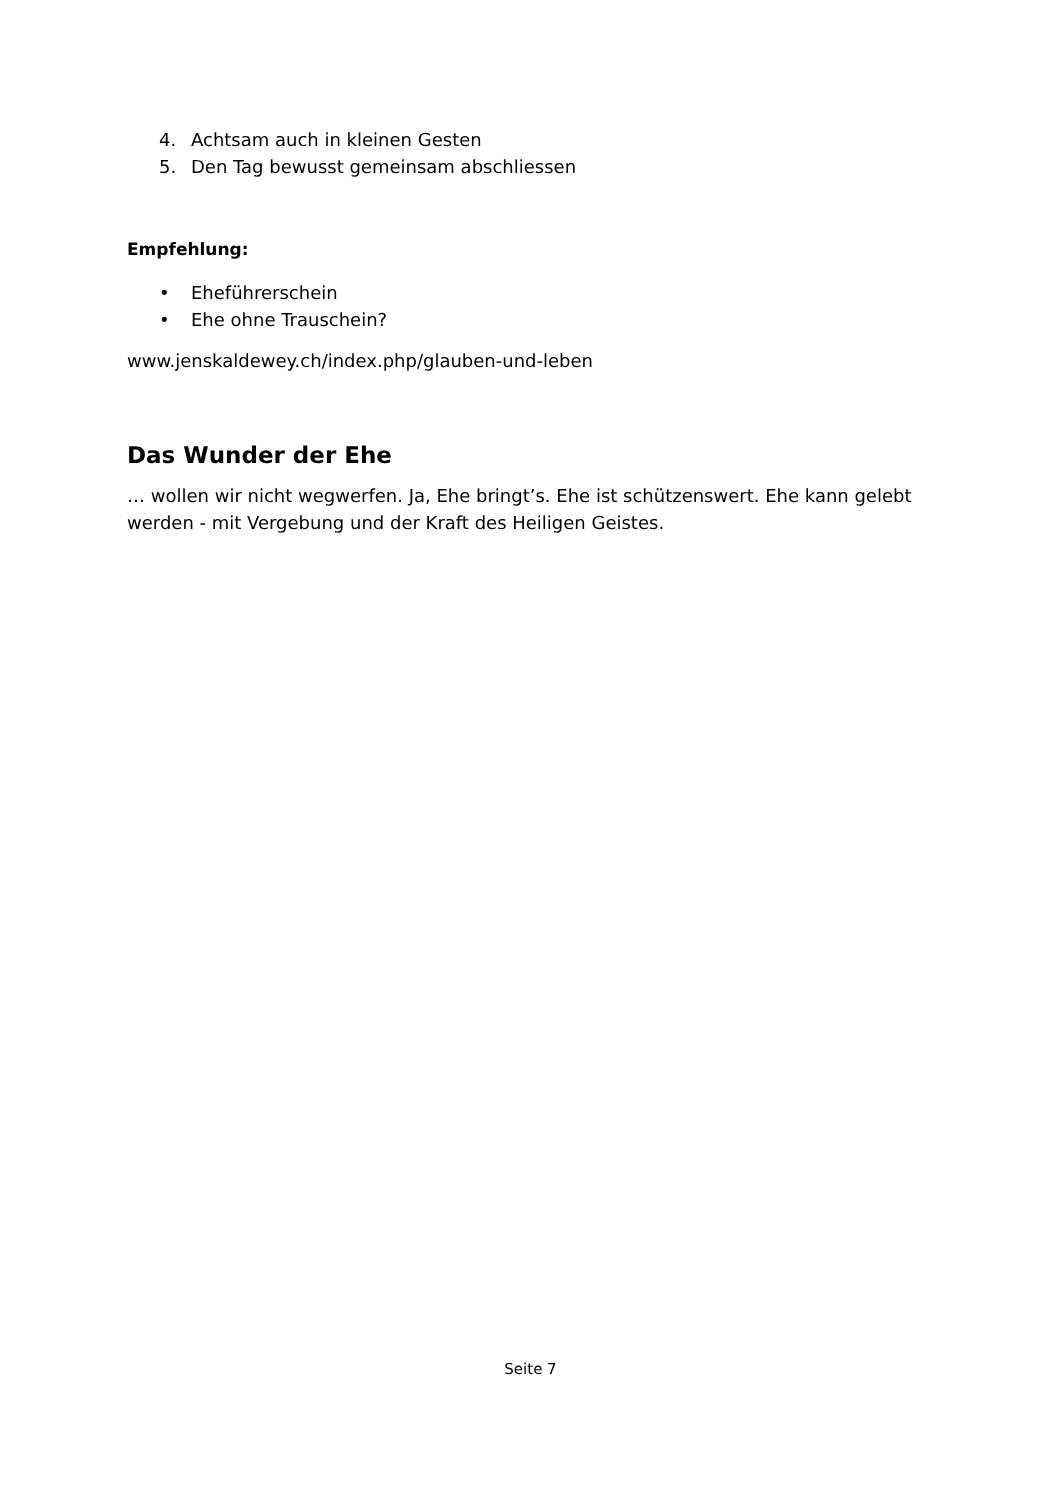4. Achtsam auch in kleinen Gesten
5. Den Tag bewusst gemeinsam abschliessen
Empfehlung:
• Eheführerschein
• Ehe ohne Trauschein?
www.jenskaldewey.ch/index.php/glauben-und-leben
Das Wunder der Ehe
… wollen wir nicht wegwerfen. Ja, Ehe bringt’s. Ehe ist schützenswert. Ehe kann gelebt werden - mit Vergebung und der Kraft des Heiligen Geistes.
Seite 7